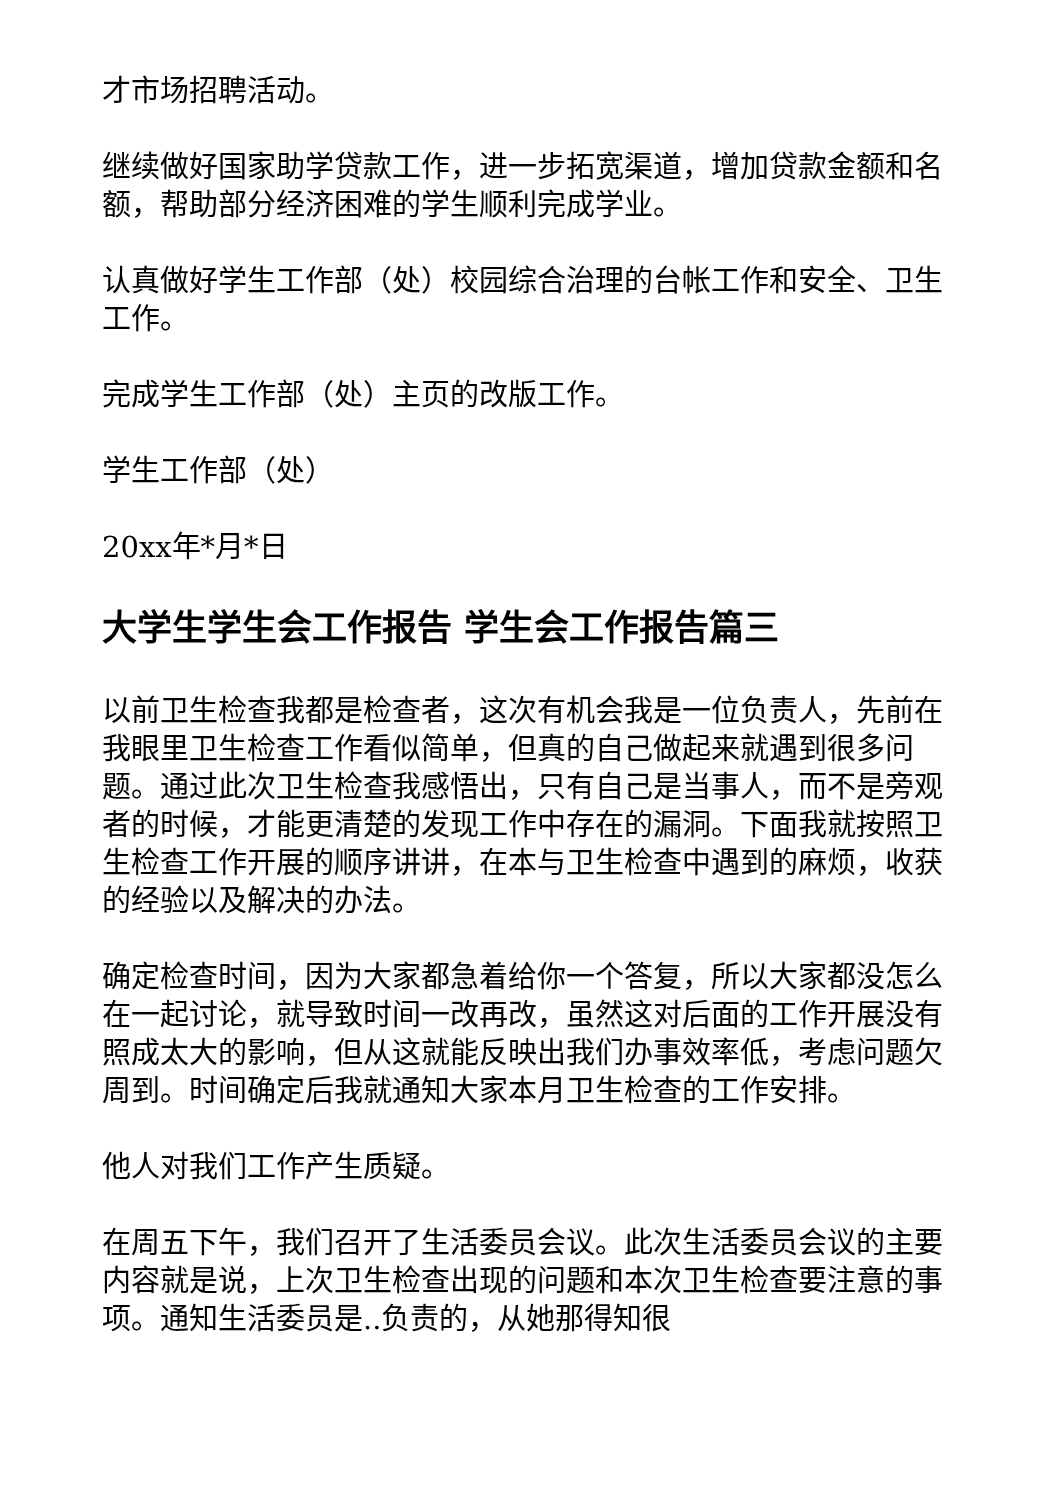才市场招聘活动。
继续做好国家助学贷款工作，进一步拓宽渠道，增加贷款金额和名额，帮助部分经济困难的学生顺利完成学业。
认真做好学生工作部（处）校园综合治理的台帐工作和安全、卫生工作。
完成学生工作部（处）主页的改版工作。
学生工作部（处）
20xx年*月*日
大学生学生会工作报告 学生会工作报告篇三
以前卫生检查我都是检查者，这次有机会我是一位负责人，先前在我眼里卫生检查工作看似简单，但真的自己做起来就遇到很多问题。通过此次卫生检查我感悟出，只有自己是当事人，而不是旁观者的时候，才能更清楚的发现工作中存在的漏洞。下面我就按照卫生检查工作开展的顺序讲讲，在本与卫生检查中遇到的麻烦，收获的经验以及解决的办法。
确定检查时间，因为大家都急着给你一个答复，所以大家都没怎么在一起讨论，就导致时间一改再改，虽然这对后面的工作开展没有照成太大的影响，但从这就能反映出我们办事效率低，考虑问题欠周到。时间确定后我就通知大家本月卫生检查的工作安排。
他人对我们工作产生质疑。
在周五下午，我们召开了生活委员会议。此次生活委员会议的主要内容就是说，上次卫生检查出现的问题和本次卫生检查要注意的事项。通知生活委员是..负责的，从她那得知很